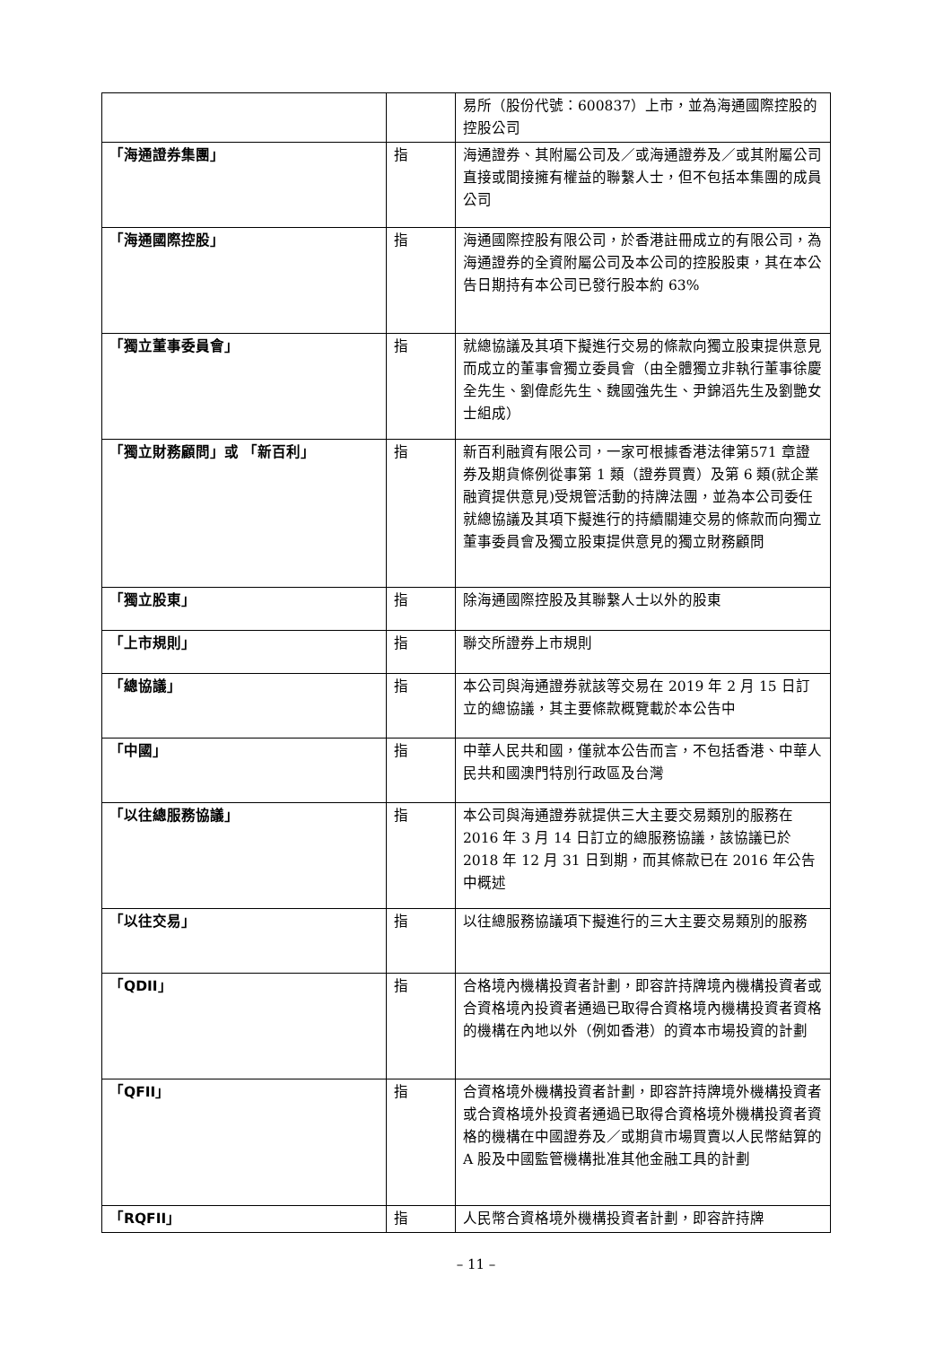| | | 易所（股份代號：600837）上市，並為海通國際控股的控股公司 |
| 「海通證券集團」 | 指 | 海通證券、其附屬公司及／或海通證券及／或其附屬公司直接或間接擁有權益的聯繫人士，但不包括本集團的成員公司 |
| 「海通國際控股」 | 指 | 海通國際控股有限公司，於香港註冊成立的有限公司，為海通證券的全資附屬公司及本公司的控股股東，其在本公告日期持有本公司已發行股本約 63% |
| 「獨立董事委員會」 | 指 | 就總協議及其項下擬進行交易的條款向獨立股東提供意見而成立的董事會獨立委員會（由全體獨立非執行董事徐慶全先生、劉偉彪先生、魏國強先生、尹錦滔先生及劉艷女士組成） |
| 「獨立財務顧問」或 「新百利」 | 指 | 新百利融資有限公司，一家可根據香港法律第571 章證券及期貨條例從事第 1 類（證券買賣）及第 6 類(就企業融資提供意見)受規管活動的持牌法團，並為本公司委任就總協議及其項下擬進行的持續關連交易的條款而向獨立董事委員會及獨立股東提供意見的獨立財務顧問 |
| 「獨立股東」 | 指 | 除海通國際控股及其聯繫人士以外的股東 |
| 「上市規則」 | 指 | 聯交所證券上市規則 |
| 「總協議」 | 指 | 本公司與海通證券就該等交易在 2019 年 2 月 15 日訂立的總協議，其主要條款概覽載於本公告中 |
| 「中國」 | 指 | 中華人民共和國，僅就本公告而言，不包括香港、中華人民共和國澳門特別行政區及台灣 |
| 「以往總服務協議」 | 指 | 本公司與海通證券就提供三大主要交易類別的服務在 2016 年 3 月 14 日訂立的總服務協議，該協議已於 2018 年 12 月 31 日到期，而其條款已在 2016 年公告中概述 |
| 「以往交易」 | 指 | 以往總服務協議項下擬進行的三大主要交易類別的服務 |
| 「QDII」 | 指 | 合格境內機構投資者計劃，即容許持牌境內機構投資者或合資格境內投資者通過已取得合資格境內機構投資者資格的機構在內地以外（例如香港）的資本市場投資的計劃 |
| 「QFII」 | 指 | 合資格境外機構投資者計劃，即容許持牌境外機構投資者或合資格境外投資者通過已取得合資格境外機構投資者資格的機構在中國證券及／或期貨市場買賣以人民幣結算的 A 股及中國監管機構批准其他金融工具的計劃 |
| 「RQFII」 | 指 | 人民幣合資格境外機構投資者計劃，即容許持牌 |
– 11 –